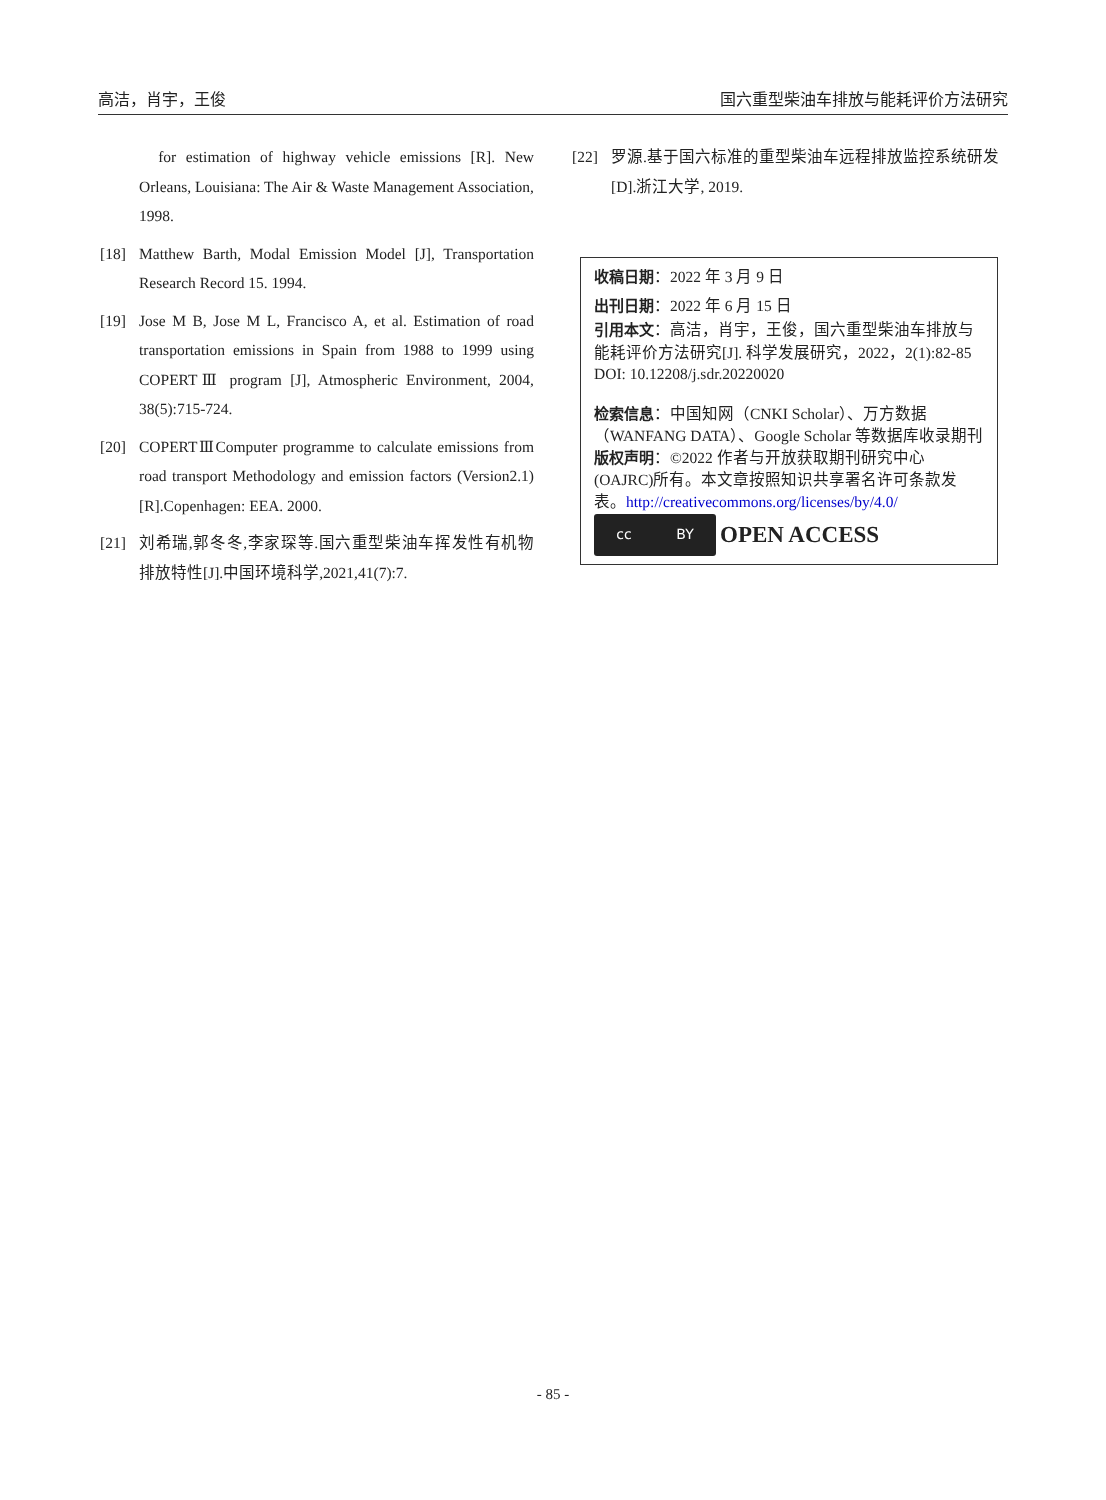高洁，肖宇，王俊 国六重型柴油车排放与能耗评价方法研究
for estimation of highway vehicle emissions [R]. New Orleans, Louisiana: The Air & Waste Management Association, 1998.
[18] Matthew Barth, Modal Emission Model [J], Transportation Research Record 15. 1994.
[19] Jose M B, Jose M L, Francisco A, et al. Estimation of road transportation emissions in Spain from 1988 to 1999 using COPERTⅢ program [J], Atmospheric Environment, 2004, 38(5):715-724.
[20] COPERTⅢComputer programme to calculate emissions from road transport Methodology and emission factors (Version2.1) [R].Copenhagen: EEA. 2000.
[21] 刘希瑞,郭冬冬,李家琛等.国六重型柴油车挥发性有机物排放特性[J].中国环境科学,2021,41(7):7.
[22] 罗源.基于国六标准的重型柴油车远程排放监控系统研发[D].浙江大学, 2019.
收稿日期：2022 年 3 月 9 日
出刊日期：2022 年 6 月 15 日
引用本文：高洁，肖宇，王俊，国六重型柴油车排放与能耗评价方法研究[J]. 科学发展研究，2022，2(1):82-85
DOI: 10.12208/j.sdr.20220020
检索信息：中国知网（CNKI Scholar）、万方数据（WANFANG DATA）、Google Scholar 等数据库收录期刊
版权声明：©2022 作者与开放获取期刊研究中心(OAJRC)所有。本文章按照知识共享署名许可条款发表。http://creativecommons.org/licenses/by/4.0/
cc BY
OPEN ACCESS
- 85 -